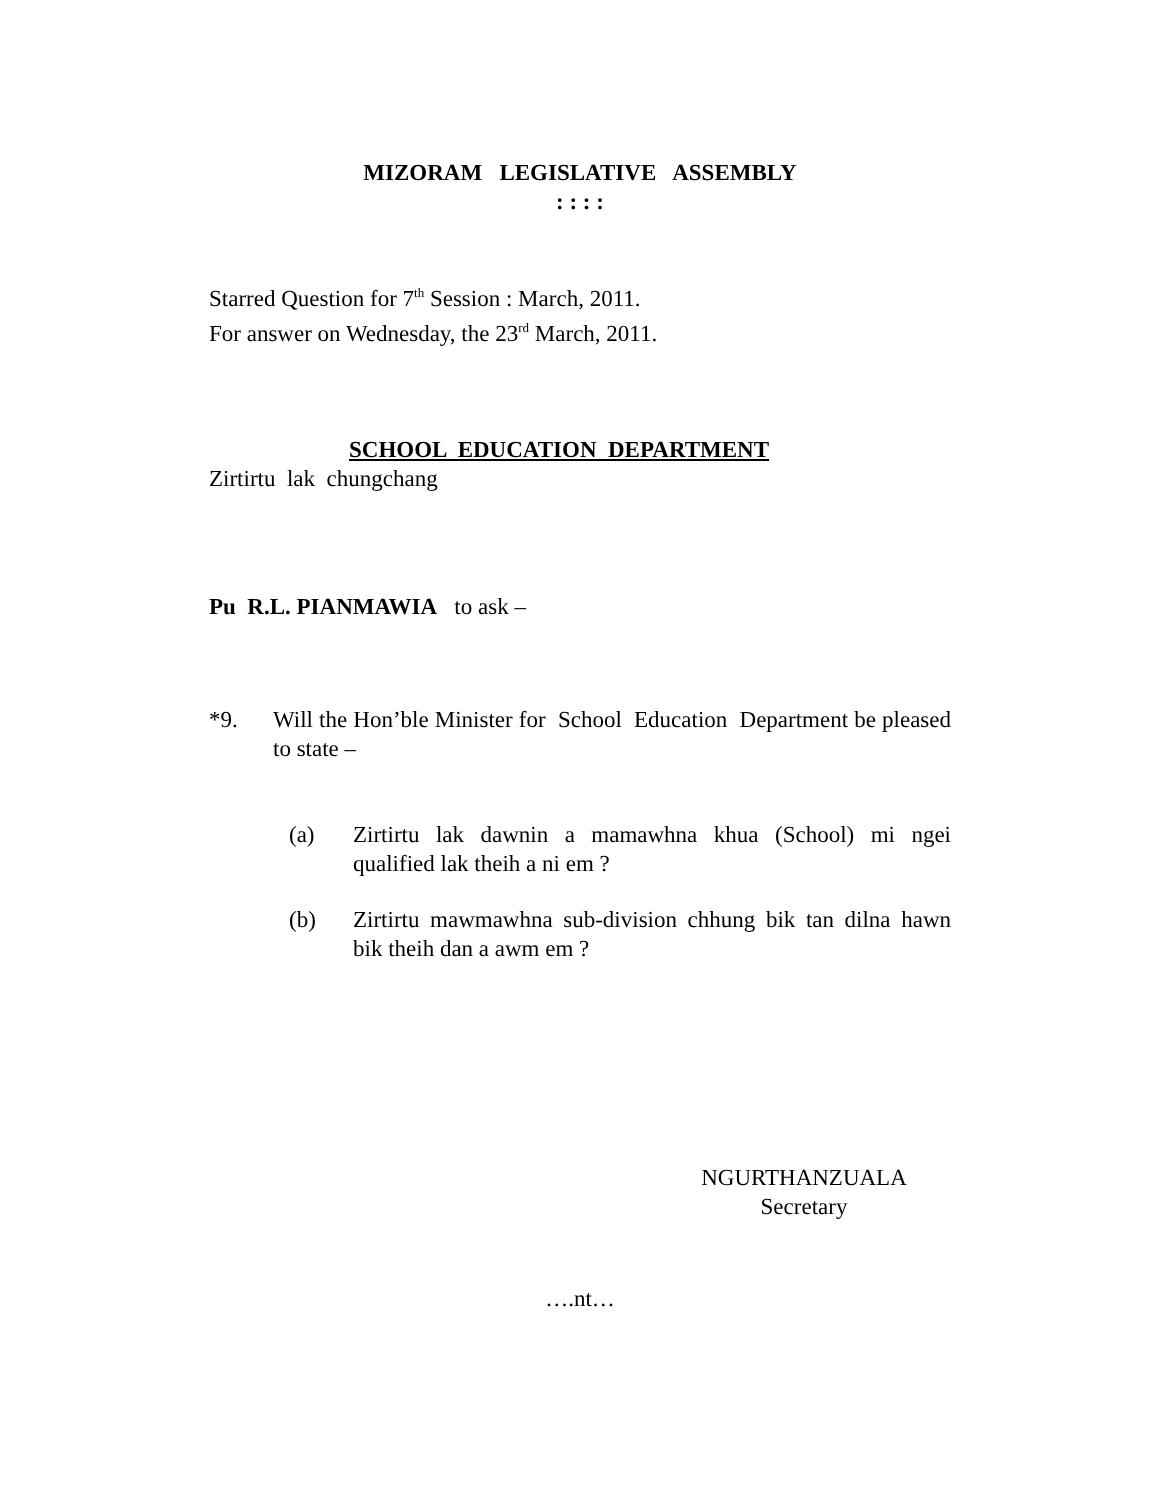MIZORAM LEGISLATIVE ASSEMBLY
: : : :
Starred Question for 7<sup>th</sup> Session : March, 2011.
For answer on Wednesday, the 23<sup>rd</sup> March, 2011.
SCHOOL EDUCATION DEPARTMENT
Zirtirtu lak chungchang
Pu R.L. PIANMAWIA to ask –
*9. Will the Hon’ble Minister for School Education Department be pleased to state –
(a) Zirtirtu lak dawnin a mamawhna khua (School) mi ngei qualified lak theih a ni em ?
(b) Zirtirtu mawmawhna sub-division chhung bik tan dilna hawn bik theih dan a awm em ?
NGURTHANZUALA
Secretary
….nt…